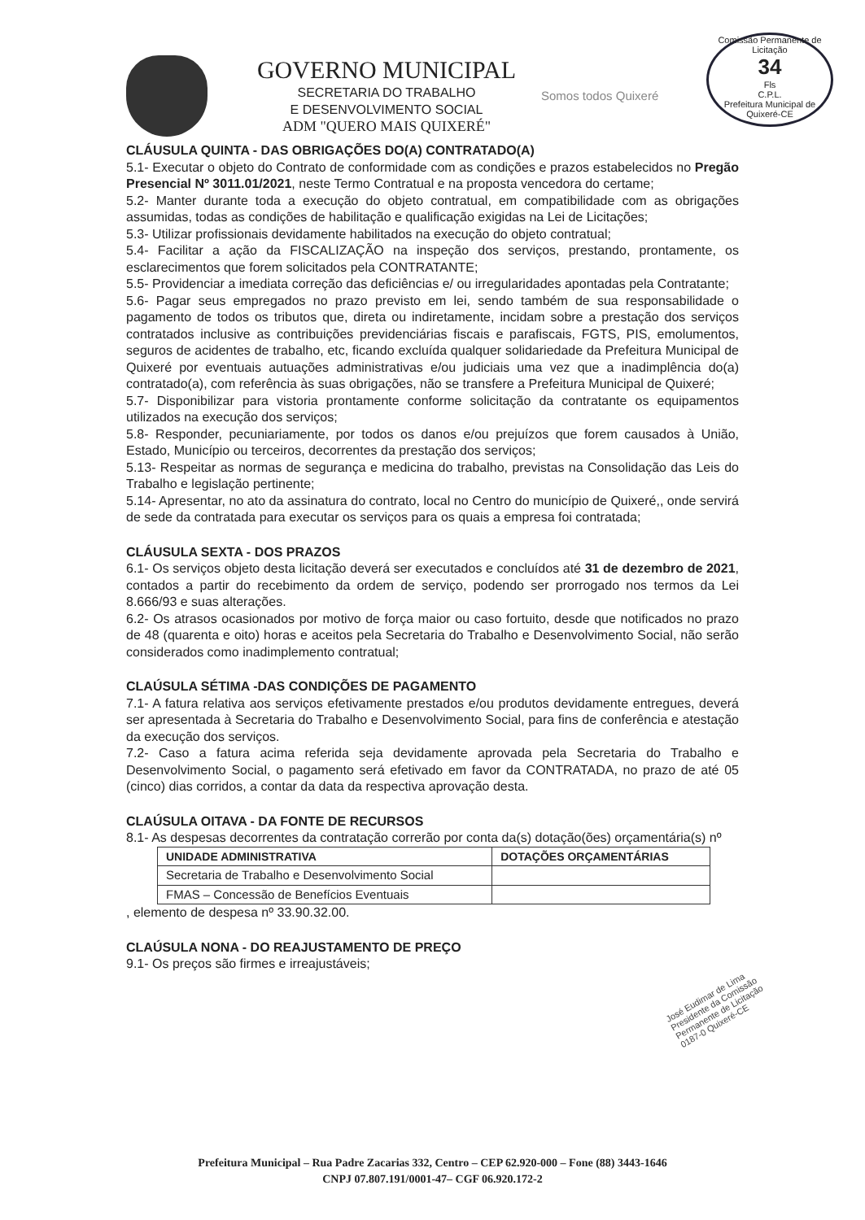GOVERNO MUNICIPAL
SECRETARIA DO TRABALHO
E DESENVOLVIMENTO SOCIAL
ADM "QUERO MAIS QUIXERÉ"
Somos todos Quixeré
Comissão Permanente de Licitação
34
Fls
C.P.L.
Prefeitura Municipal de Quixeré-CE
CLÁUSULA QUINTA - DAS OBRIGAÇÕES DO(A) CONTRATADO(A)
5.1- Executar o objeto do Contrato de conformidade com as condições e prazos estabelecidos no Pregão Presencial Nº 3011.01/2021, neste Termo Contratual e na proposta vencedora do certame;
5.2- Manter durante toda a execução do objeto contratual, em compatibilidade com as obrigações assumidas, todas as condições de habilitação e qualificação exigidas na Lei de Licitações;
5.3- Utilizar profissionais devidamente habilitados na execução do objeto contratual;
5.4- Facilitar a ação da FISCALIZAÇÃO na inspeção dos serviços, prestando, prontamente, os esclarecimentos que forem solicitados pela CONTRATANTE;
5.5- Providenciar a imediata correção das deficiências e/ ou irregularidades apontadas pela Contratante;
5.6- Pagar seus empregados no prazo previsto em lei, sendo também de sua responsabilidade o pagamento de todos os tributos que, direta ou indiretamente, incidam sobre a prestação dos serviços contratados inclusive as contribuições previdenciárias fiscais e parafiscais, FGTS, PIS, emolumentos, seguros de acidentes de trabalho, etc, ficando excluída qualquer solidariedade da Prefeitura Municipal de Quixeré por eventuais autuações administrativas e/ou judiciais uma vez que a inadimplência do(a) contratado(a), com referência às suas obrigações, não se transfere a Prefeitura Municipal de Quixeré;
5.7- Disponibilizar para vistoria prontamente conforme solicitação da contratante os equipamentos utilizados na execução dos serviços;
5.8- Responder, pecuniariamente, por todos os danos e/ou prejuízos que forem causados à União, Estado, Município ou terceiros, decorrentes da prestação dos serviços;
5.13- Respeitar as normas de segurança e medicina do trabalho, previstas na Consolidação das Leis do Trabalho e legislação pertinente;
5.14- Apresentar, no ato da assinatura do contrato, local no Centro do município de Quixeré,, onde servirá de sede da contratada para executar os serviços para os quais a empresa foi contratada;
CLÁUSULA SEXTA - DOS PRAZOS
6.1- Os serviços objeto desta licitação deverá ser executados e concluídos até 31 de dezembro de 2021, contados a partir do recebimento da ordem de serviço, podendo ser prorrogado nos termos da Lei 8.666/93 e suas alterações.
6.2- Os atrasos ocasionados por motivo de força maior ou caso fortuito, desde que notificados no prazo de 48 (quarenta e oito) horas e aceitos pela Secretaria do Trabalho e Desenvolvimento Social, não serão considerados como inadimplemento contratual;
CLAÚSULA SÉTIMA -DAS CONDIÇÕES DE PAGAMENTO
7.1- A fatura relativa aos serviços efetivamente prestados e/ou produtos devidamente entregues, deverá ser apresentada à Secretaria do Trabalho e Desenvolvimento Social, para fins de conferência e atestação da execução dos serviços.
7.2- Caso a fatura acima referida seja devidamente aprovada pela Secretaria do Trabalho e Desenvolvimento Social, o pagamento será efetivado em favor da CONTRATADA, no prazo de até 05 (cinco) dias corridos, a contar da data da respectiva aprovação desta.
CLAÚSULA OITAVA - DA FONTE DE RECURSOS
8.1- As despesas decorrentes da contratação correrão por conta da(s) dotação(ões) orçamentária(s) nº
| UNIDADE ADMINISTRATIVA | DOTAÇÕES ORÇAMENTÁRIAS |
| --- | --- |
| Secretaria de Trabalho e Desenvolvimento Social | |
| FMAS – Concessão de Benefícios Eventuais | |
, elemento de despesa nº 33.90.32.00.
CLAÚSULA NONA - DO REAJUSTAMENTO DE PREÇO
9.1- Os preços são firmes e irreajustáveis;
José Eudimar de Lima
Presidente da Comissão
Permanente de Licitação
0187-0 Quixeré-CE
Prefeitura Municipal – Rua Padre Zacarias 332, Centro – CEP 62.920-000 – Fone (88) 3443-1646
CNPJ 07.807.191/0001-47– CGF 06.920.172-2